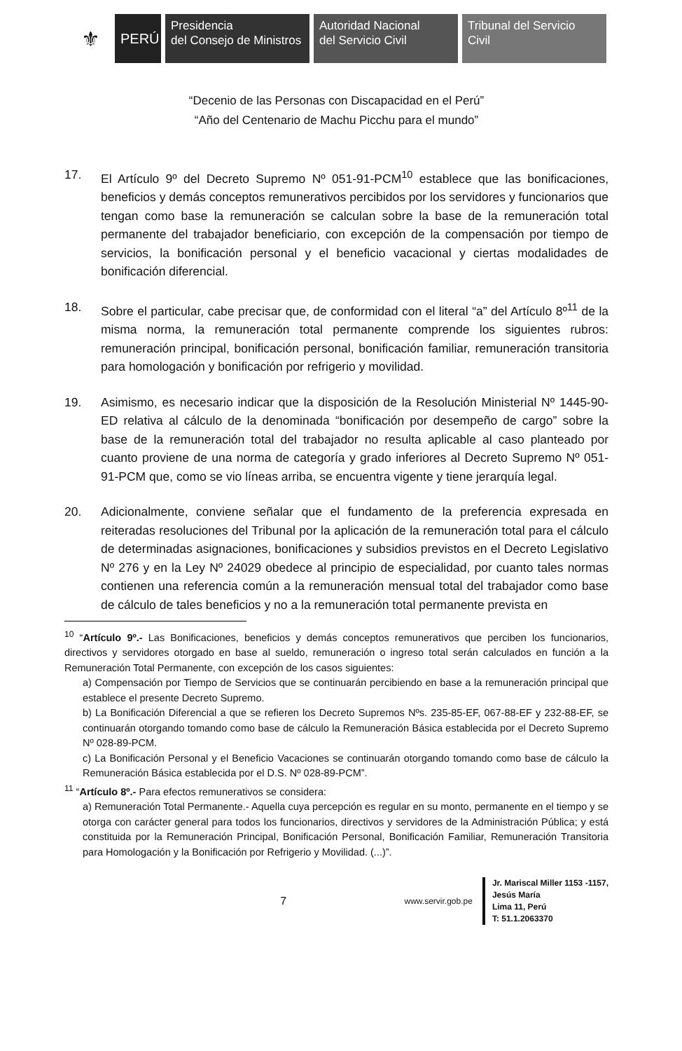⚜
PERÚ
Presidencia
del Consejo de Ministros
Autoridad Nacional
del Servicio Civil
Tribunal del Servicio
Civil
“Decenio de las Personas con Discapacidad en el Perú”
“Año del Centenario de Machu Picchu para el mundo”
17. El Artículo 9º del Decreto Supremo Nº 051-91-PCM<sup>10</sup> establece que las bonificaciones, beneficios y demás conceptos remunerativos percibidos por los servidores y funcionarios que tengan como base la remuneración se calculan sobre la base de la remuneración total permanente del trabajador beneficiario, con excepción de la compensación por tiempo de servicios, la bonificación personal y el beneficio vacacional y ciertas modalidades de bonificación diferencial.
18. Sobre el particular, cabe precisar que, de conformidad con el literal “a” del Artículo 8º<sup>11</sup> de la misma norma, la remuneración total permanente comprende los siguientes rubros: remuneración principal, bonificación personal, bonificación familiar, remuneración transitoria para homologación y bonificación por refrigerio y movilidad.
19. Asimismo, es necesario indicar que la disposición de la Resolución Ministerial Nº 1445-90-ED relativa al cálculo de la denominada “bonificación por desempeño de cargo” sobre la base de la remuneración total del trabajador no resulta aplicable al caso planteado por cuanto proviene de una norma de categoría y grado inferiores al Decreto Supremo Nº 051-91-PCM que, como se vio líneas arriba, se encuentra vigente y tiene jerarquía legal.
20. Adicionalmente, conviene señalar que el fundamento de la preferencia expresada en reiteradas resoluciones del Tribunal por la aplicación de la remuneración total para el cálculo de determinadas asignaciones, bonificaciones y subsidios previstos en el Decreto Legislativo Nº 276 y en la Ley Nº 24029 obedece al principio de especialidad, por cuanto tales normas contienen una referencia común a la remuneración mensual total del trabajador como base de cálculo de tales beneficios y no a la remuneración total permanente prevista en
<sup>10</sup> “Artículo 9º.- Las Bonificaciones, beneficios y demás conceptos remunerativos que perciben los funcionarios, directivos y servidores otorgado en base al sueldo, remuneración o ingreso total serán calculados en función a la Remuneración Total Permanente, con excepción de los casos siguientes:
a) Compensación por Tiempo de Servicios que se continuarán percibiendo en base a la remuneración principal que establece el presente Decreto Supremo.
b) La Bonificación Diferencial a que se refieren los Decreto Supremos Nºs. 235-85-EF, 067-88-EF y 232-88-EF, se continuarán otorgando tomando como base de cálculo la Remuneración Básica establecida por el Decreto Supremo Nº 028-89-PCM.
c) La Bonificación Personal y el Beneficio Vacaciones se continuarán otorgando tomando como base de cálculo la Remuneración Básica establecida por el D.S. Nº 028-89-PCM”.
<sup>11</sup> “Artículo 8º.- Para efectos remunerativos se considera:
a) Remuneración Total Permanente.- Aquella cuya percepción es regular en su monto, permanente en el tiempo y se otorga con carácter general para todos los funcionarios, directivos y servidores de la Administración Pública; y está constituida por la Remuneración Principal, Bonificación Personal, Bonificación Familiar, Remuneración Transitoria para Homologación y la Bonificación por Refrigerio y Movilidad. (...)”.
7
www.servir.gob.pe
Jr. Mariscal Miller 1153 -1157,
Jesús María
Lima 11, Perú
T: 51.1.2063370